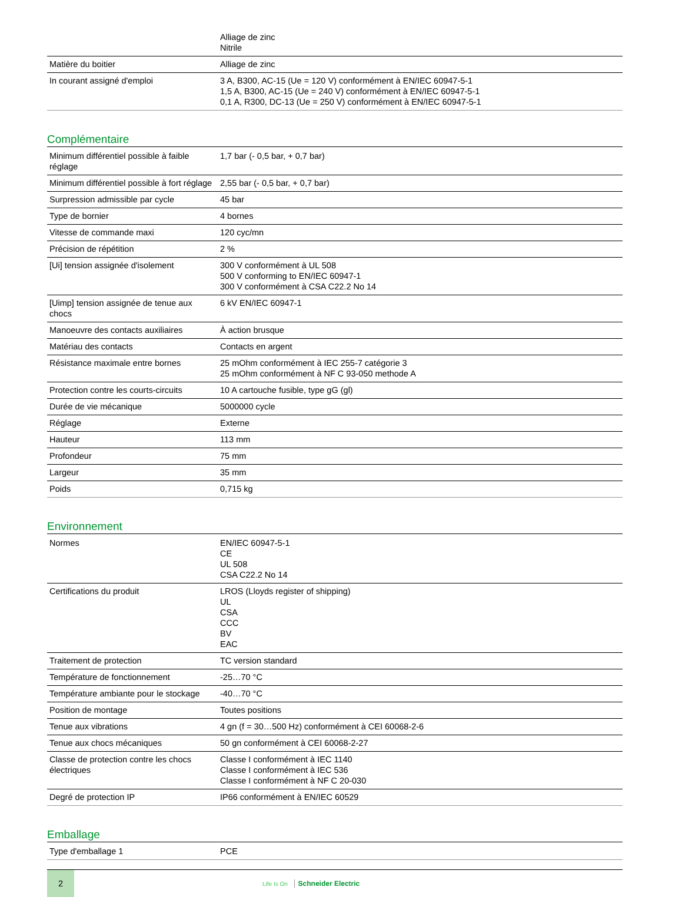| | Alliage de zinc Nitrile |
| Matière du boitier | Alliage de zinc |
| In courant assigné d'emploi | 3 A, B300, AC-15 (Ue = 120 V) conformément à EN/IEC 60947-5-1 1,5 A, B300, AC-15 (Ue = 240 V) conformément à EN/IEC 60947-5-1 0,1 A, R300, DC-13 (Ue = 250 V) conformément à EN/IEC 60947-5-1 |
Complémentaire
| Minimum différentiel possible à faible réglage | 1,7 bar (- 0,5 bar, + 0,7 bar) |
| Minimum différentiel possible à fort réglage | 2,55 bar (- 0,5 bar, + 0,7 bar) |
| Surpression admissible par cycle | 45 bar |
| Type de bornier | 4 bornes |
| Vitesse de commande maxi | 120 cyc/mn |
| Précision de répétition | 2 % |
| [Ui] tension assignée d'isolement | 300 V conformément à UL 508 500 V conforming to EN/IEC 60947-1 300 V conformément à CSA C22.2 No 14 |
| [Uimp] tension assignée de tenue aux chocs | 6 kV EN/IEC 60947-1 |
| Manoeuvre des contacts auxiliaires | À action brusque |
| Matériau des contacts | Contacts en argent |
| Résistance maximale entre bornes | 25 mOhm conformément à IEC 255-7 catégorie 3 25 mOhm conformément à NF C 93-050 methode A |
| Protection contre les courts-circuits | 10 A cartouche fusible, type gG (gl) |
| Durée de vie mécanique | 5000000 cycle |
| Réglage | Externe |
| Hauteur | 113 mm |
| Profondeur | 75 mm |
| Largeur | 35 mm |
| Poids | 0,715 kg |
Environnement
| Normes | EN/IEC 60947-5-1 CE UL 508 CSA C22.2 No 14 |
| Certifications du produit | LROS (Lloyds register of shipping) UL CSA CCC BV EAC |
| Traitement de protection | TC version standard |
| Température de fonctionnement | -25…70 °C |
| Température ambiante pour le stockage | -40…70 °C |
| Position de montage | Toutes positions |
| Tenue aux vibrations | 4 gn (f = 30…500 Hz) conformément à CEI 60068-2-6 |
| Tenue aux chocs mécaniques | 50 gn conformément à CEI 60068-2-27 |
| Classe de protection contre les chocs électriques | Classe I conformément à IEC 1140 Classe I conformément à IEC 536 Classe I conformément à NF C 20-030 |
| Degré de protection IP | IP66 conformément à EN/IEC 60529 |
Emballage
| Type d'emballage 1 | PCE |
2
Life Is On Schneider Electric